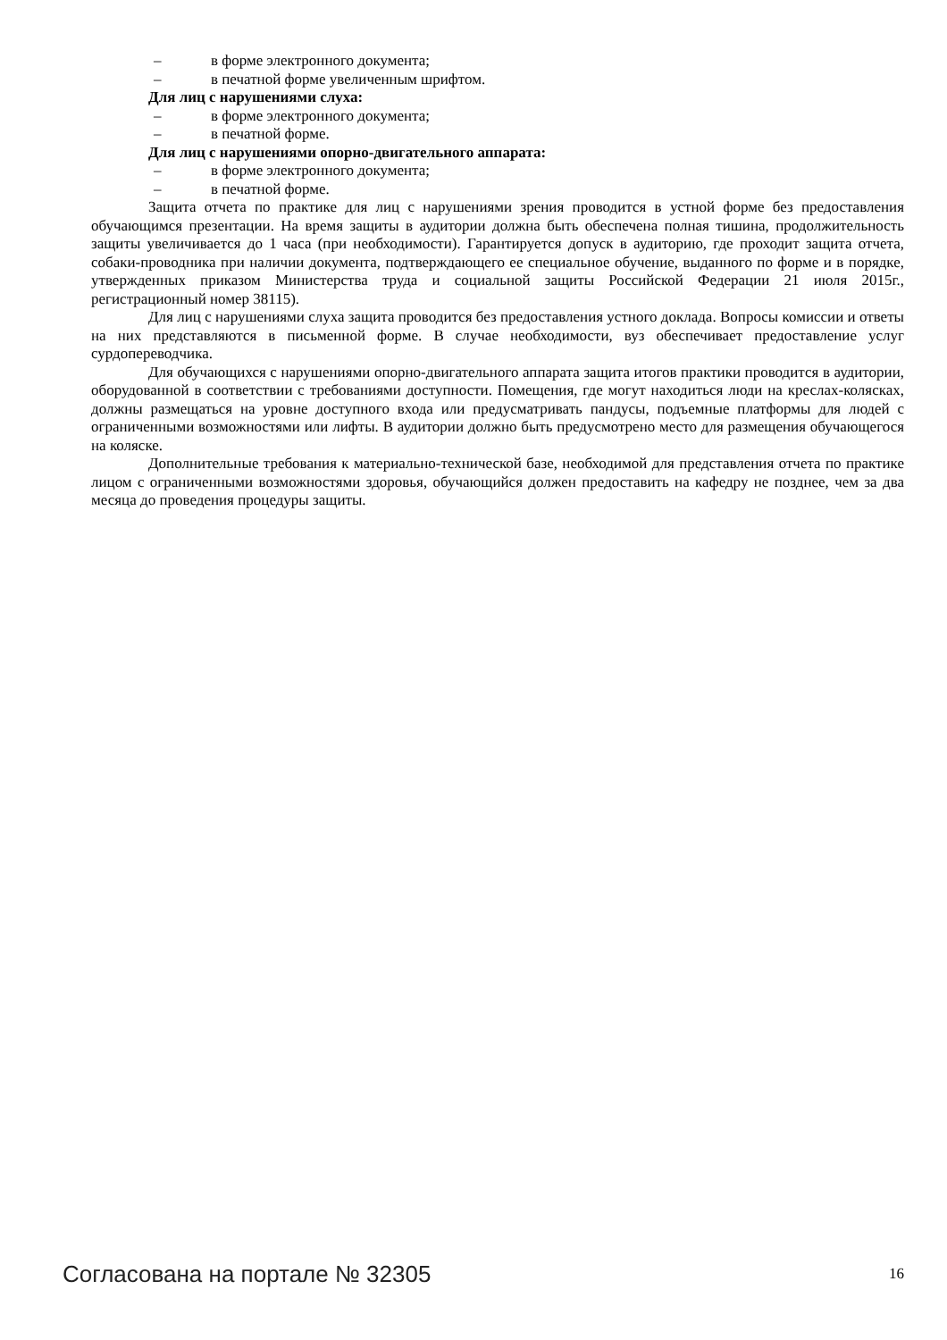– в форме электронного документа;
– в печатной форме увеличенным шрифтом.
Для лиц с нарушениями слуха:
– в форме электронного документа;
– в печатной форме.
Для лиц с нарушениями опорно-двигательного аппарата:
– в форме электронного документа;
– в печатной форме.
Защита отчета по практике для лиц с нарушениями зрения проводится в устной форме без предоставления обучающимся презентации. На время защиты в аудитории должна быть обеспечена полная тишина, продолжительность защиты увеличивается до 1 часа (при необходимости). Гарантируется допуск в аудиторию, где проходит защита отчета, собаки-проводника при наличии документа, подтверждающего ее специальное обучение, выданного по форме и в порядке, утвержденных приказом Министерства труда и социальной защиты Российской Федерации 21 июля 2015г., регистрационный номер 38115).
Для лиц с нарушениями слуха защита проводится без предоставления устного доклада. Вопросы комиссии и ответы на них представляются в письменной форме. В случае необходимости, вуз обеспечивает предоставление услуг сурдопереводчика.
Для обучающихся с нарушениями опорно-двигательного аппарата защита итогов практики проводится в аудитории, оборудованной в соответствии с требованиями доступности. Помещения, где могут находиться люди на креслах-колясках, должны размещаться на уровне доступного входа или предусматривать пандусы, подъемные платформы для людей с ограниченными возможностями или лифты. В аудитории должно быть предусмотрено место для размещения обучающегося на коляске.
Дополнительные требования к материально-технической базе, необходимой для представления отчета по практике лицом с ограниченными возможностями здоровья, обучающийся должен предоставить на кафедру не позднее, чем за два месяца до проведения процедуры защиты.
Согласована на портале № 32305 16